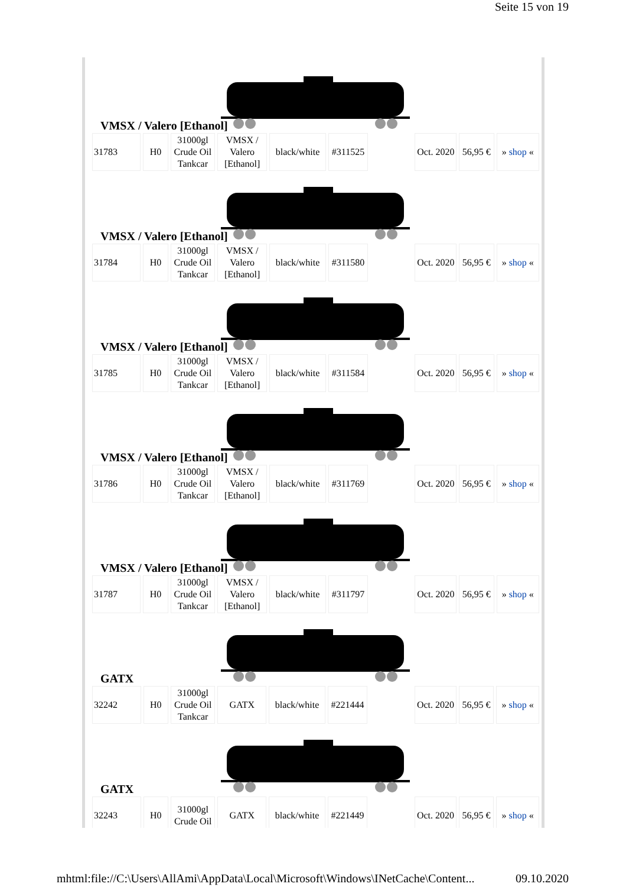Seite 15 von 19
VMSX / Valero [Ethanol]
| 31783 | H0 | 31000gl Crude Oil Tankcar | VMSX / Valero [Ethanol] | black/white | #311525 | | Oct. 2020 | 56,95 € | » shop « |
VMSX / Valero [Ethanol]
| 31784 | H0 | 31000gl Crude Oil Tankcar | VMSX / Valero [Ethanol] | black/white | #311580 | | Oct. 2020 | 56,95 € | » shop « |
VMSX / Valero [Ethanol]
| 31785 | H0 | 31000gl Crude Oil Tankcar | VMSX / Valero [Ethanol] | black/white | #311584 | | Oct. 2020 | 56,95 € | » shop « |
VMSX / Valero [Ethanol]
| 31786 | H0 | 31000gl Crude Oil Tankcar | VMSX / Valero [Ethanol] | black/white | #311769 | | Oct. 2020 | 56,95 € | » shop « |
VMSX / Valero [Ethanol]
| 31787 | H0 | 31000gl Crude Oil Tankcar | VMSX / Valero [Ethanol] | black/white | #311797 | | Oct. 2020 | 56,95 € | » shop « |
GATX
| 32242 | H0 | 31000gl Crude Oil Tankcar | GATX | black/white | #221444 | | Oct. 2020 | 56,95 € | » shop « |
GATX
| 32243 | H0 | 31000gl Crude Oil | GATX | black/white | #221449 | | Oct. 2020 | 56,95 € | » shop « |
mhtml:file://C:\Users\AllAmi\AppData\Local\Microsoft\Windows\INetCache\Content... 09.10.2020